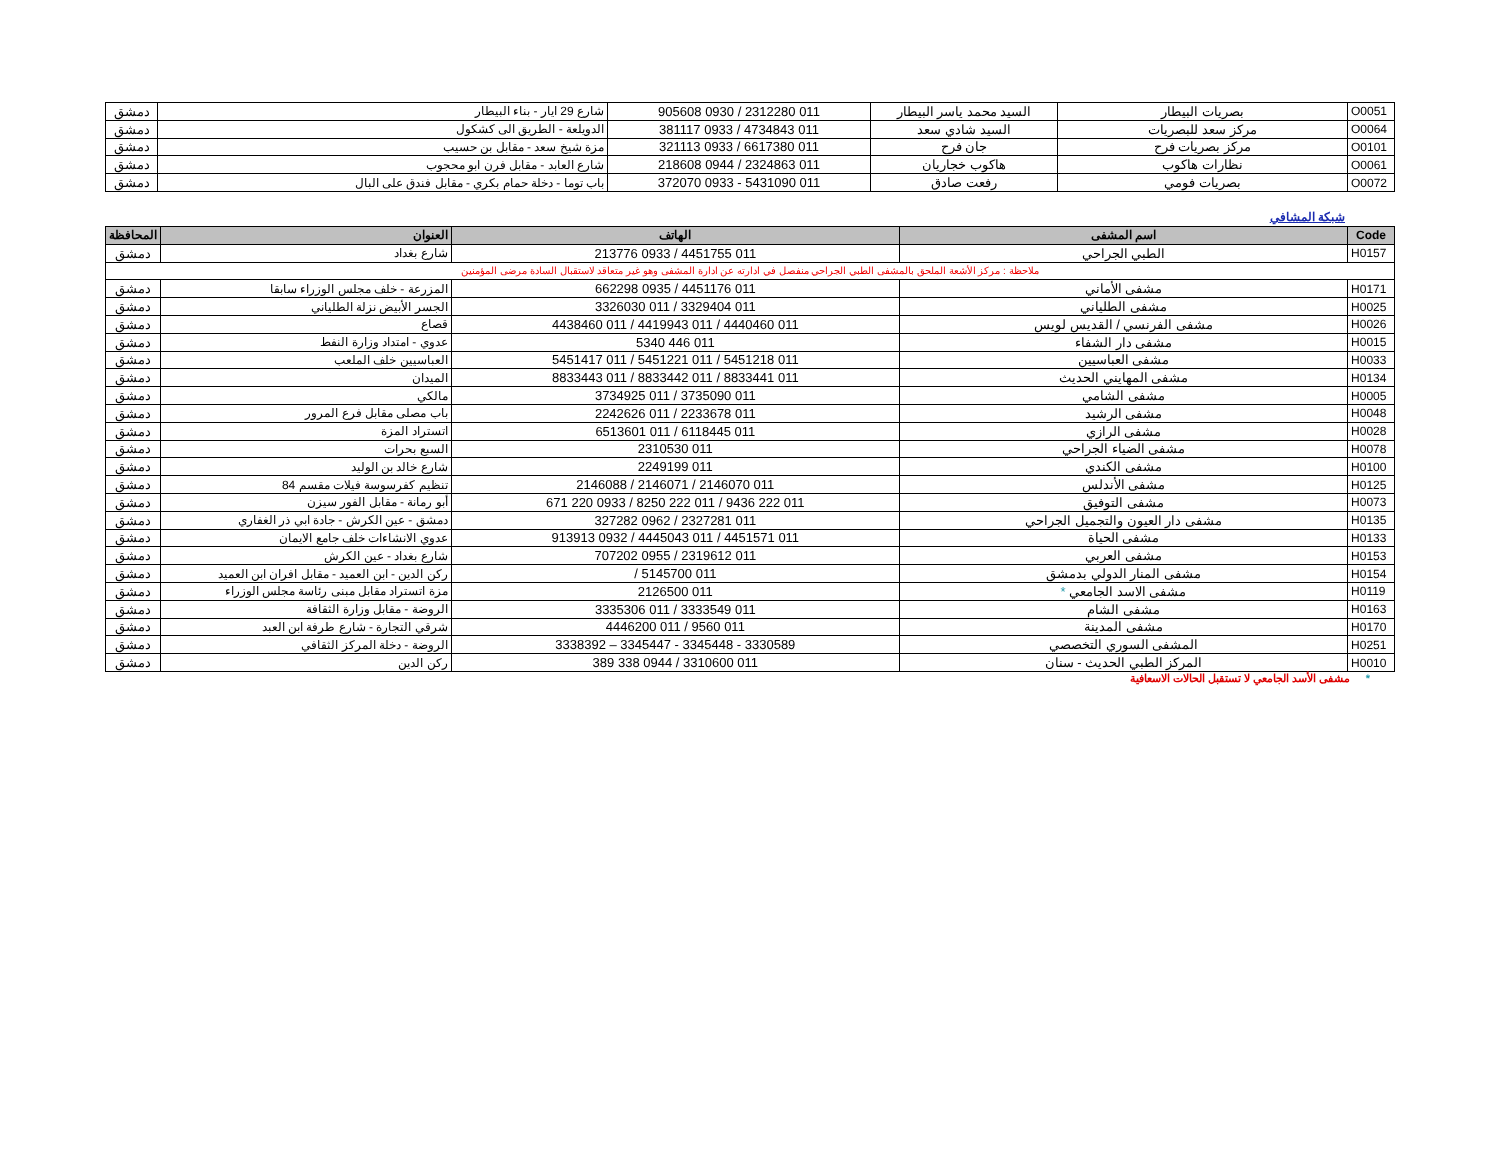| O0051 | بصريات البيطار | السيد محمد ياسر البيطار | 011 2312280 / 0930 905608 | شارع 29 ايار - بناء البيطار | دمشق |
| O0064 | مركز سعد للبصريات | السيد شادي سعد | 011 4734843 / 0933 381117 | الدويلعة - الطريق الى كشكول | دمشق |
| O0101 | مركز بصريات فرح | جان فرح | 011 6617380 / 0933 321113 | مزة شيخ سعد - مقابل بن حسيب | دمشق |
| O0061 | نظارات هاكوب | هاكوب خجاريان | 011 2324863 / 0944 218608 | شارع العابد - مقابل فرن ابو محجوب | دمشق |
| O0072 | بصريات فومي | رفعت صادق | 011 5431090 - 0933 372070 | باب توما - دخلة حمام بكري - مقابل فندق على البال | دمشق |
شبكة المشافي
| Code | اسم المشفى | الهاتف | العنوان | المحافظة |
| --- | --- | --- | --- | --- |
| H0157 | الطبي الجراحي | 011 4451755 / 0933 213776 | شارع بغداد | دمشق |
| ملاحظة : مركز الأشعة الملحق بالمشفى الطبي الجراحي منفصل في ادارته عن ادارة المشفى وهو غير متعاقد لاستقبال السادة مرضى المؤمنين | | | | |
| H0171 | مشفى الأماني | 011 4451176 / 0935 662298 | المزرعة - خلف مجلس الوزراء سابقا | دمشق |
| H0025 | مشفى الطلياني | 011 3329404 / 011 3326030 | الجسر الأبيض نزلة الطلياني | دمشق |
| H0026 | مشفى الفرنسي / القديس لويس | 011 4440460 / 011 4419943 / 011 4438460 | قصاع | دمشق |
| H0015 | مشفى دار الشفاء | 011 446 5340 | عدوي - امتداد وزارة النفط | دمشق |
| H0033 | مشفى العباسيين | 011 5451218 / 011 5451221 / 011 5451417 | العباسيين خلف الملعب | دمشق |
| H0134 | مشفى المهايني الحديث | 011 8833441 / 011 8833442 / 011 8833443 | الميدان | دمشق |
| H0005 | مشفى الشامي | 011 3735090 / 011 3734925 | مالكي | دمشق |
| H0048 | مشفى الرشيد | 011 2233678 / 011 2242626 | باب مصلى مقابل فرع المرور | دمشق |
| H0028 | مشفى الرازي | 011 6118445 / 011 6513601 | اتستراد المزة | دمشق |
| H0078 | مشفى الضياء الجراحي | 011 2310530 | السبع بحرات | دمشق |
| H0100 | مشفى الكندي | 011 2249199 | شارع خالد بن الوليد | دمشق |
| H0125 | مشفى الأندلس | 011 2146070 / 2146071 / 2146088 | تنظيم كفرسوسة فيلات مقسم 84 | دمشق |
| H0073 | مشفى التوفيق | 011 222 9436 / 011 222 8250 / 0933 220 671 | أبو رمانة - مقابل الفور سيزن | دمشق |
| H0135 | مشفى دار العيون والتجميل الجراحي | 011 2327281 / 0962 327282 | دمشق - عين الكرش - جادة ابي ذر الغفاري | دمشق |
| H0133 | مشفى الحياة | 011 4451571 / 011 4445043 / 0932 913913 | عدوي الانشاءات خلف جامع الايمان | دمشق |
| H0153 | مشفى العربي | 011 2319612 / 0955 707202 | شارع بغداد - عين الكرش | دمشق |
| H0154 | مشفى المنار الدولي بدمشق | 011 5145700 / | ركن الدين - ابن العميد - مقابل افران ابن العميد | دمشق |
| H0119 | مشفى الاسد الجامعي * | 011 2126500 | مزة اتستراد مقابل مبنى رئاسة مجلس الوزراء | دمشق |
| H0163 | مشفى الشام | 011 3333549 / 011 3335306 | الروضة - مقابل وزارة الثقافة | دمشق |
| H0170 | مشفى المدينة | 011 9560 / 011 4446200 | شرقي التجارة - شارع طرفة ابن العبد | دمشق |
| H0251 | المشفى السوري التخصصي | 3330589 - 3345448 - 3345447 – 3338392 | الروضة - دخلة المركز الثقافي | دمشق |
| H0010 | المركز الطبي الحديث - سنان | 011 3310600 / 0944 338 389 | ركن الدين | دمشق |
* مشفى الأسد الجامعي لا تستقبل الحالات الاسعافية